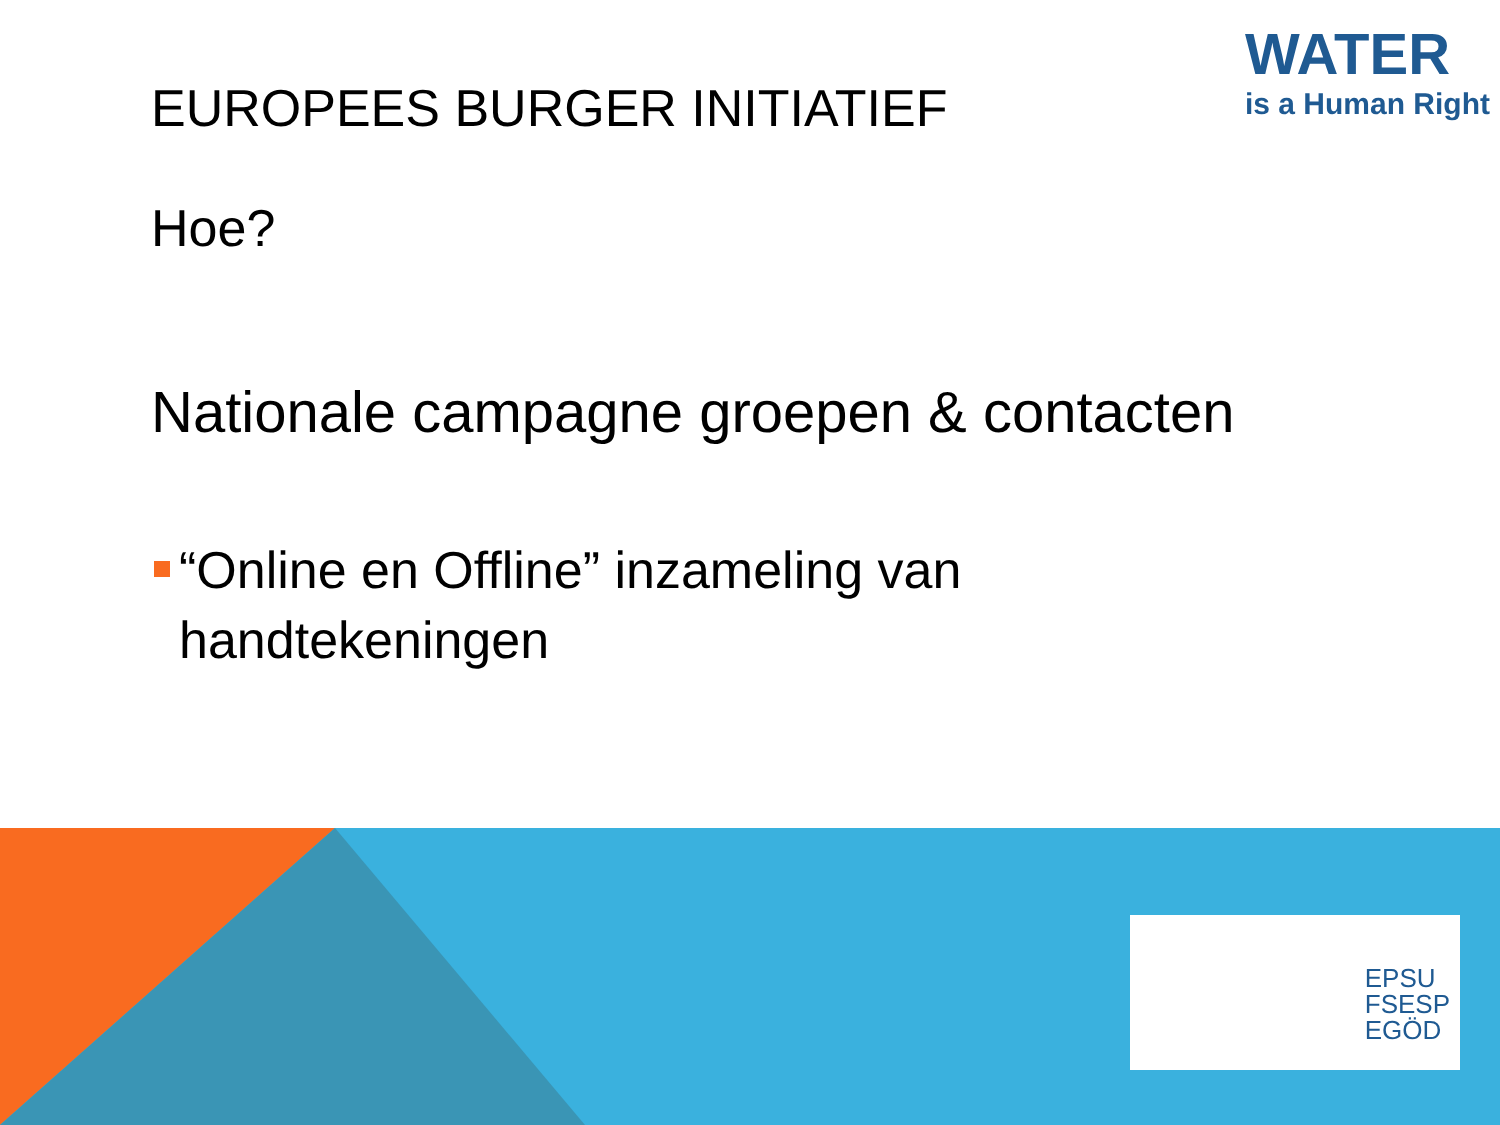WATER
is a Human Right
EUROPEES BURGER INITIATIEF
Hoe?
Nationale campagne groepen & contacten
“Online en Offline” inzameling van handtekeningen
EPSU
FSESP
EGÖD